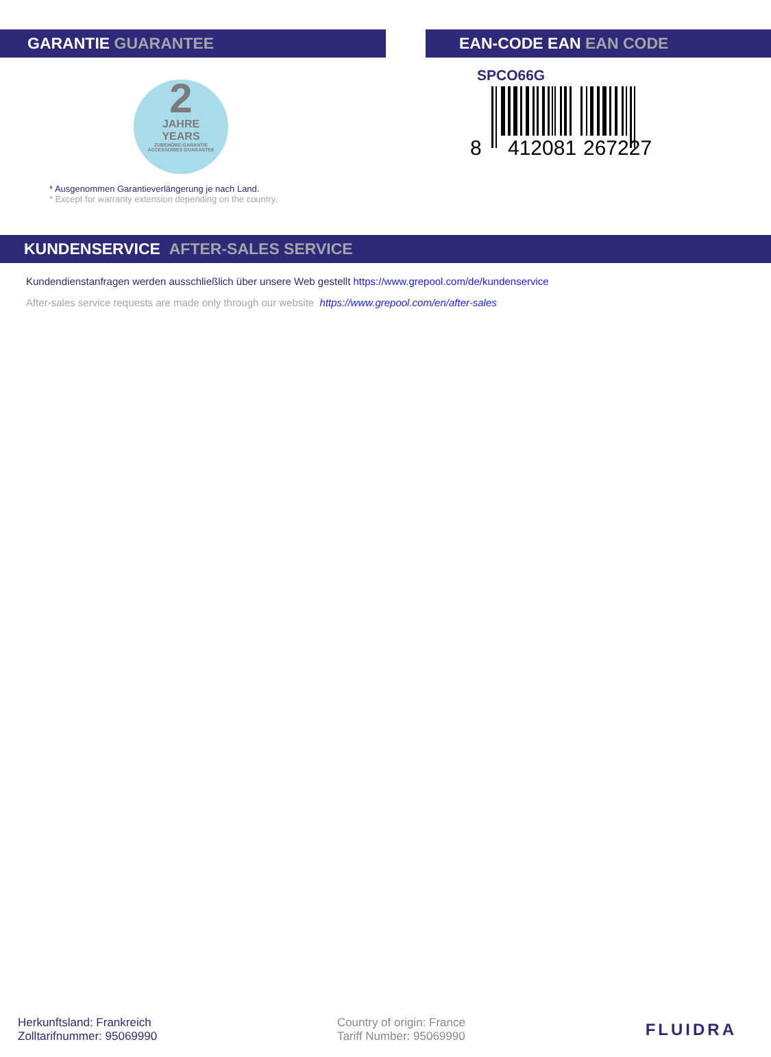GARANTIE GUARANTEE
2
JAHRE
YEARS
ZUBEHÖRE-GARANTIE
ACCESSORIES GUARANTEE
* Ausgenommen Garantieverlängerung je nach Land.
* Except for warranty extension depending on the country.
EAN-CODE EAN EAN CODE
SPCO66G
8
412081
267227
KUNDENSERVICE AFTER-SALES SERVICE
Kundendienstanfragen werden ausschließlich über unsere Web gestellt https://www.grepool.com/de/kundenservice
After-sales service requests are made only through our website https://www.grepool.com/en/after-sales
Herkunftsland: Frankreich
Zolltarifnummer: 95069990
Country of origin: France
Tariff Number: 95069990
FLUIDRA